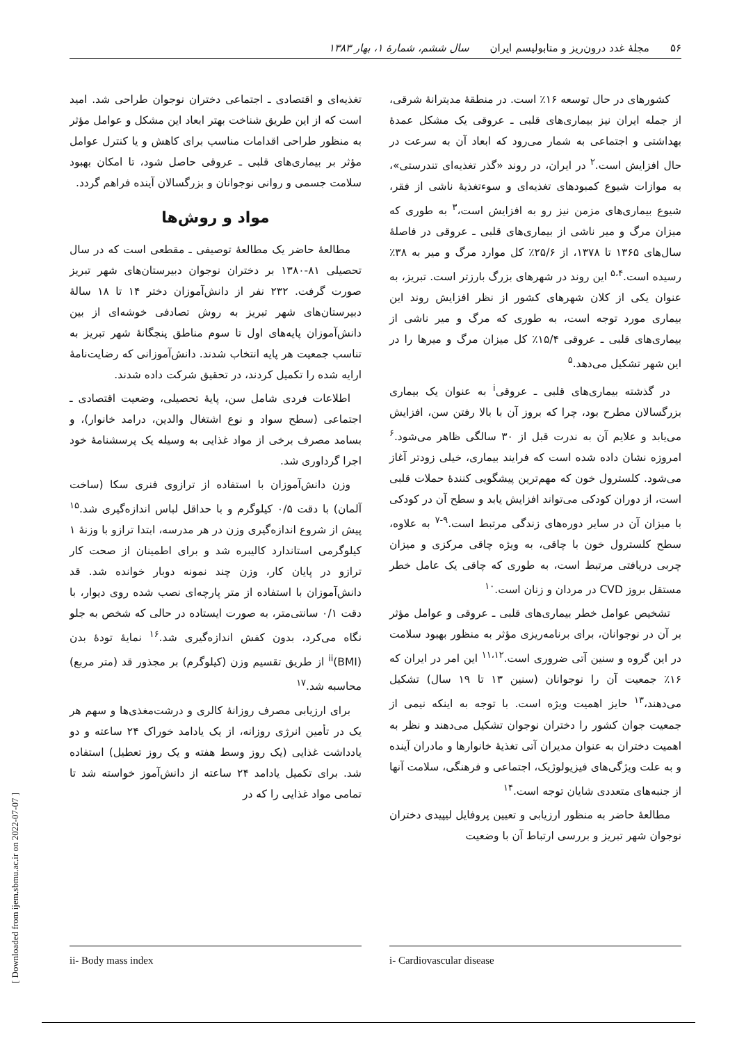۵۶ مجلهٔ غدد درون‌ریز و متابولیسم ایران سال ششم، شمارهٔ ۱، بهار ۱۳۸۳
کشورهای در حال توسعه ۱۶٪ است. در منطقهٔ مدیترانهٔ شرقی، از جمله ایران نیز بیماری‌های قلبی ـ عروقی یک مشکل عمدهٔ بهداشتی و اجتماعی به شمار می‌رود که ابعاد آن به سرعت در حال افزایش است.<sup>۲</sup> در ایران، در روند «گذر تغذیه‌ای تندرستی»، به موازات شیوع کمبودهای تغذیه‌ای و سوءتغذیهٔ ناشی از فقر، شیوع بیماری‌های مزمن نیز رو به افزایش است،<sup>۳</sup> به طوری که میزان مرگ و میر ناشی از بیماری‌های قلبی ـ عروقی در فاصلهٔ سال‌های ۱۳۶۵ تا ۱۳۷۸، از ۲۵/۶٪ کل موارد مرگ و میر به ۳۸٪ رسیده است.<sup>۵،۴</sup> این روند در شهرهای بزرگ بارزتر است. تبریز، به عنوان یکی از کلان شهرهای کشور از نظر افزایش روند این بیماری مورد توجه است، به طوری که مرگ و میر ناشی از بیماری‌های قلبی ـ عروقی ۱۵/۴٪ کل میزان مرگ و میرها را در این شهر تشکیل می‌دهد.<sup>۵</sup>
در گذشته بیماری‌های قلبی ـ عروقی<sup>i</sup> به عنوان یک بیماری بزرگسالان مطرح بود، چرا که بروز آن با بالا رفتن سن، افزایش می‌یابد و علایم آن به ندرت قبل از ۳۰ سالگی ظاهر می‌شود.<sup>۶</sup> امروزه نشان داده شده است که فرایند بیماری، خیلی زودتر آغاز می‌شود. کلسترول خون که مهم‌ترین پیشگویی کنندهٔ حملات قلبی است، از دوران کودکی می‌تواند افزایش یابد و سطح آن در کودکی با میزان آن در سایر دوره‌های زندگی مرتبط است.<sup>۹-۷</sup> به علاوه، سطح کلسترول خون با چاقی، به ویژه چاقی مرکزی و میزان چربی دریافتی مرتبط است، به طوری که چاقی یک عامل خطر مستقل بروز CVD در مردان و زنان است.<sup>۱۰</sup>
تشخیص عوامل خطر بیماری‌های قلبی ـ عروقی و عوامل مؤثر بر آن در نوجوانان، برای برنامه‌ریزی مؤثر به منظور بهبود سلامت در این گروه و سنین آتی ضروری است.<sup>۱۱،۱۲</sup> این امر در ایران که ۱۶٪ جمعیت آن را نوجوانان (سنین ۱۳ تا ۱۹ سال) تشکیل می‌دهند،<sup>۱۳</sup> حایز اهمیت ویژه است. با توجه به اینکه نیمی از جمعیت جوان کشور را دختران نوجوان تشکیل می‌دهند و نظر به اهمیت دختران به عنوان مدیران آتی تغذیهٔ خانوارها و مادران آینده و به علت ویژگی‌های فیزیولوژیک، اجتماعی و فرهنگی، سلامت آنها از جنبه‌های متعددی شایان توجه است.<sup>۱۴</sup>
مطالعهٔ حاضر به منظور ارزیابی و تعیین پروفایل لیپیدی دختران نوجوان شهر تبریز و بررسی ارتباط آن با وضعیت
تغذیه‌ای و اقتصادی ـ اجتماعی دختران نوجوان طراحی شد. امید است که از این طریق شناخت بهتر ابعاد این مشکل و عوامل مؤثر به منظور طراحی اقدامات مناسب برای کاهش و یا کنترل عوامل مؤثر بر بیماری‌های قلبی ـ عروقی حاصل شود، تا امکان بهبود سلامت جسمی و روانی نوجوانان و بزرگسالان آینده فراهم گردد.
مواد و روش‌ها
مطالعهٔ حاضر یک مطالعهٔ توصیفی ـ مقطعی است که در سال تحصیلی ۸۱-۱۳۸۰ بر دختران نوجوان دبیرستان‌های شهر تبریز صورت گرفت. ۲۳۲ نفر از دانش‌آموزان دختر ۱۴ تا ۱۸ سالهٔ دبیرستان‌های شهر تبریز به روش تصادفی خوشه‌ای از بین دانش‌آموزان پایه‌های اول تا سوم مناطق پنجگانهٔ شهر تبریز به تناسب جمعیت هر پایه انتخاب شدند. دانش‌آموزانی که رضایت‌نامهٔ ارایه شده را تکمیل کردند، در تحقیق شرکت داده شدند.
اطلاعات فردی شامل سن، پایهٔ تحصیلی، وضعیت اقتصادی ـ اجتماعی (سطح سواد و نوع اشتغال والدین، درامد خانوار)، و بسامد مصرف برخی از مواد غذایی به وسیله یک پرسشنامهٔ خود اجرا گرداوری شد.
وزن دانش‌آموزان با استفاده از ترازوی فنری سکا (ساخت آلمان) با دقت ۰/۵ کیلوگرم و با حداقل لباس اندازه‌گیری شد.<sup>۱۵</sup> پیش از شروع اندازه‌گیری وزن در هر مدرسه، ابتدا ترازو با وزنهٔ ۱ کیلوگرمی استاندارد کالیبره شد و برای اطمینان از صحت کار ترازو در پایان کار، وزن چند نمونه دوبار خوانده شد. قد دانش‌آموزان با استفاده از متر پارچه‌ای نصب شده روی دیوار، با دقت ۰/۱ سانتی‌متر، به صورت ایستاده در حالی که شخص به جلو نگاه می‌کرد، بدون کفش اندازه‌گیری شد.<sup>۱۶</sup> نمایهٔ تودهٔ بدن (BMI)<sup>ii</sup> از طریق تقسیم وزن (کیلوگرم) بر مجذور قد (متر مربع) محاسبه شد.<sup>۱۷</sup>
برای ارزیابی مصرف روزانهٔ کالری و درشت‌مغذی‌ها و سهم هر یک در تأمین انرژی روزانه، از یک یادامد خوراک ۲۴ ساعته و دو یادداشت غذایی (یک روز وسط هفته و یک روز تعطیل) استفاده شد. برای تکمیل یادامد ۲۴ ساعته از دانش‌آموز خواسته شد تا تمامی مواد غذایی را که در
i- Cardiovascular disease
ii- Body mass index
[ Downloaded from ijem.sbmu.ac.ir on 2022-07-07 ]